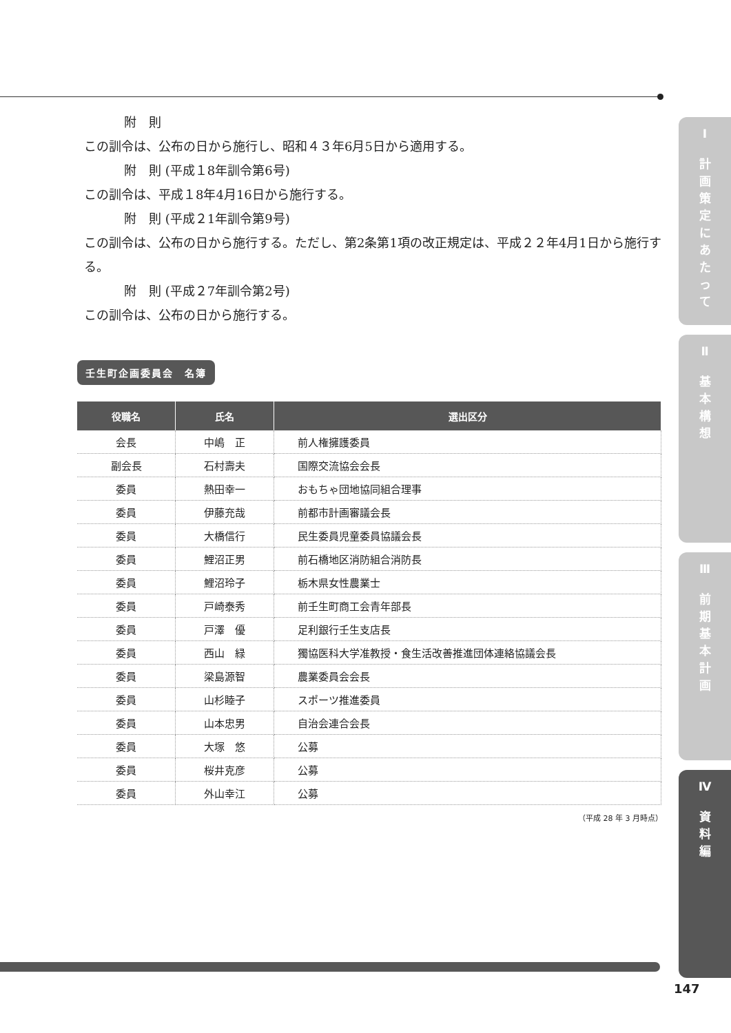附　則
この訓令は、公布の日から施行し、昭和４３年6月5日から適用する。
附　則 (平成１8年訓令第6号)
この訓令は、平成１8年4月16日から施行する。
附　則 (平成２1年訓令第9号)
この訓令は、公布の日から施行する。ただし、第2条第1項の改正規定は、平成２２年4月1日から施行する。
附　則 (平成２7年訓令第2号)
この訓令は、公布の日から施行する。
壬生町企画委員会　名簿
| 役職名 | 氏名 | 選出区分 |
| --- | --- | --- |
| 会長 | 中嶋 正 | 前人権擁護委員 |
| 副会長 | 石村壽夫 | 国際交流協会会長 |
| 委員 | 熱田幸一 | おもちゃ団地協同組合理事 |
| 委員 | 伊藤充哉 | 前都市計画審議会長 |
| 委員 | 大橋信行 | 民生委員児童委員協議会長 |
| 委員 | 鯉沼正男 | 前石橋地区消防組合消防長 |
| 委員 | 鯉沼玲子 | 栃木県女性農業士 |
| 委員 | 戸崎泰秀 | 前壬生町商工会青年部長 |
| 委員 | 戸澤 優 | 足利銀行壬生支店長 |
| 委員 | 西山 緑 | 獨協医科大学准教授・食生活改善推進団体連絡協議会長 |
| 委員 | 梁島源智 | 農業委員会会長 |
| 委員 | 山杉睦子 | スポーツ推進委員 |
| 委員 | 山本忠男 | 自治会連合会長 |
| 委員 | 大塚 悠 | 公募 |
| 委員 | 桜井克彦 | 公募 |
| 委員 | 外山幸江 | 公募 |
（平成 28 年 3 月時点）
Ⅰ
計
画
策
定
に
あ
た
っ
て
Ⅱ
基
本
構
想
Ⅲ
前
期
基
本
計
画
Ⅳ
資
料
編
147